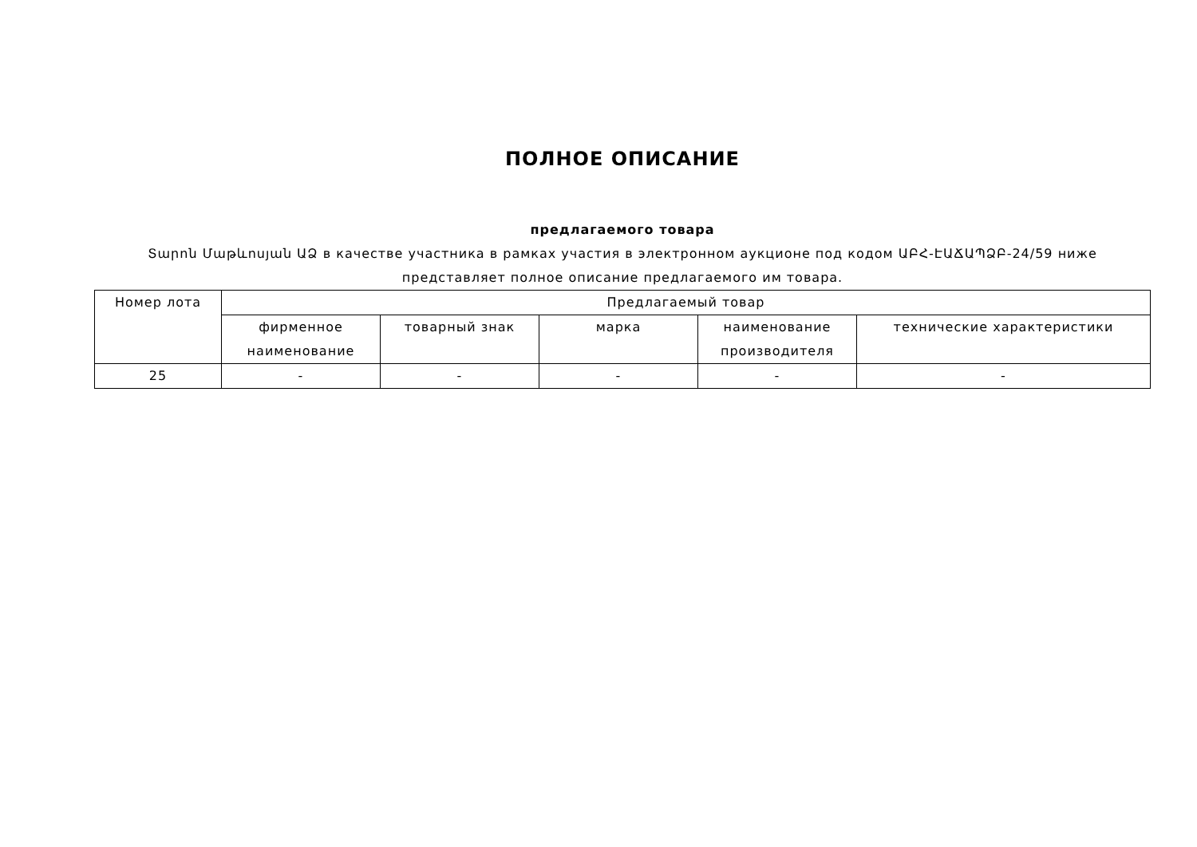ПОЛНОЕ ОПИСАНИЕ
предлагаемого товара
Տարոն Մաթևոսյան ԱՁ в качестве участника в рамках участия в электронном аукционе под кодом ԱԲՀ-ԷԱՃԱՊՁԲ-24/59 ниже представляет полное описание предлагаемого им товара.
| Номер лота | Предлагаемый товар | | | | |
| --- | --- | --- | --- | --- | --- |
| | фирменное наименование | товарный знак | марка | наименование производителя | технические характеристики |
| 25 | - | - | - | - | - |